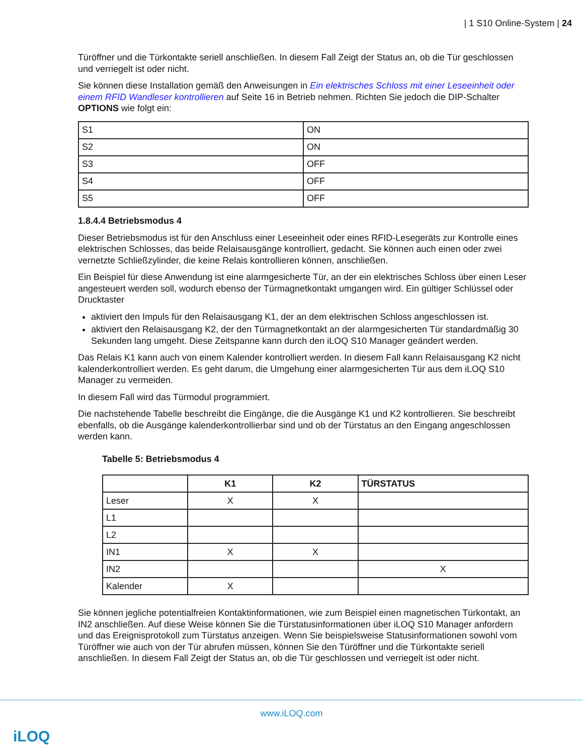| 1 S10 Online-System | 24
Türöffner und die Türkontakte seriell anschließen. In diesem Fall Zeigt der Status an, ob die Tür geschlossen und verriegelt ist oder nicht.
Sie können diese Installation gemäß den Anweisungen in Ein elektrisches Schloss mit einer Leseeinheit oder einem RFID Wandleser kontrollieren auf Seite 16 in Betrieb nehmen. Richten Sie jedoch die DIP-Schalter OPTIONS wie folgt ein:
| S1 | ON |
| S2 | ON |
| S3 | OFF |
| S4 | OFF |
| S5 | OFF |
1.8.4.4 Betriebsmodus 4
Dieser Betriebsmodus ist für den Anschluss einer Leseeinheit oder eines RFID-Lesegeräts zur Kontrolle eines elektrischen Schlosses, das beide Relaisausgänge kontrolliert, gedacht. Sie können auch einen oder zwei vernetzte Schließzylinder, die keine Relais kontrollieren können, anschließen.
Ein Beispiel für diese Anwendung ist eine alarmgesicherte Tür, an der ein elektrisches Schloss über einen Leser angesteuert werden soll, wodurch ebenso der Türmagnetkontakt umgangen wird. Ein gültiger Schlüssel oder Drucktaster
aktiviert den Impuls für den Relaisausgang K1, der an dem elektrischen Schloss angeschlossen ist.
aktiviert den Relaisausgang K2, der den Türmagnetkontakt an der alarmgesicherten Tür standardmäßig 30 Sekunden lang umgeht. Diese Zeitspanne kann durch den iLOQ S10 Manager geändert werden.
Das Relais K1 kann auch von einem Kalender kontrolliert werden. In diesem Fall kann Relaisausgang K2 nicht kalenderkontrolliert werden. Es geht darum, die Umgehung einer alarmgesicherten Tür aus dem iLOQ S10 Manager zu vermeiden.
In diesem Fall wird das Türmodul programmiert.
Die nachstehende Tabelle beschreibt die Eingänge, die die Ausgänge K1 und K2 kontrollieren. Sie beschreibt ebenfalls, ob die Ausgänge kalenderkontrollierbar sind und ob der Türstatus an den Eingang angeschlossen werden kann.
Tabelle 5: Betriebsmodus 4
| | K1 | K2 | TÜRSTATUS |
| --- | --- | --- | --- |
| Leser | X | X | |
| L1 | | | |
| L2 | | | |
| IN1 | X | X | |
| IN2 | | | X |
| Kalender | X | | |
Sie können jegliche potentialfreien Kontaktinformationen, wie zum Beispiel einen magnetischen Türkontakt, an IN2 anschließen. Auf diese Weise können Sie die Türstatusinformationen über iLOQ S10 Manager anfordern und das Ereignisprotokoll zum Türstatus anzeigen. Wenn Sie beispielsweise Statusinformationen sowohl vom Türöffner wie auch von der Tür abrufen müssen, können Sie den Türöffner und die Türkontakte seriell anschließen. In diesem Fall Zeigt der Status an, ob die Tür geschlossen und verriegelt ist oder nicht.
www.iLOQ.com
iLOQ